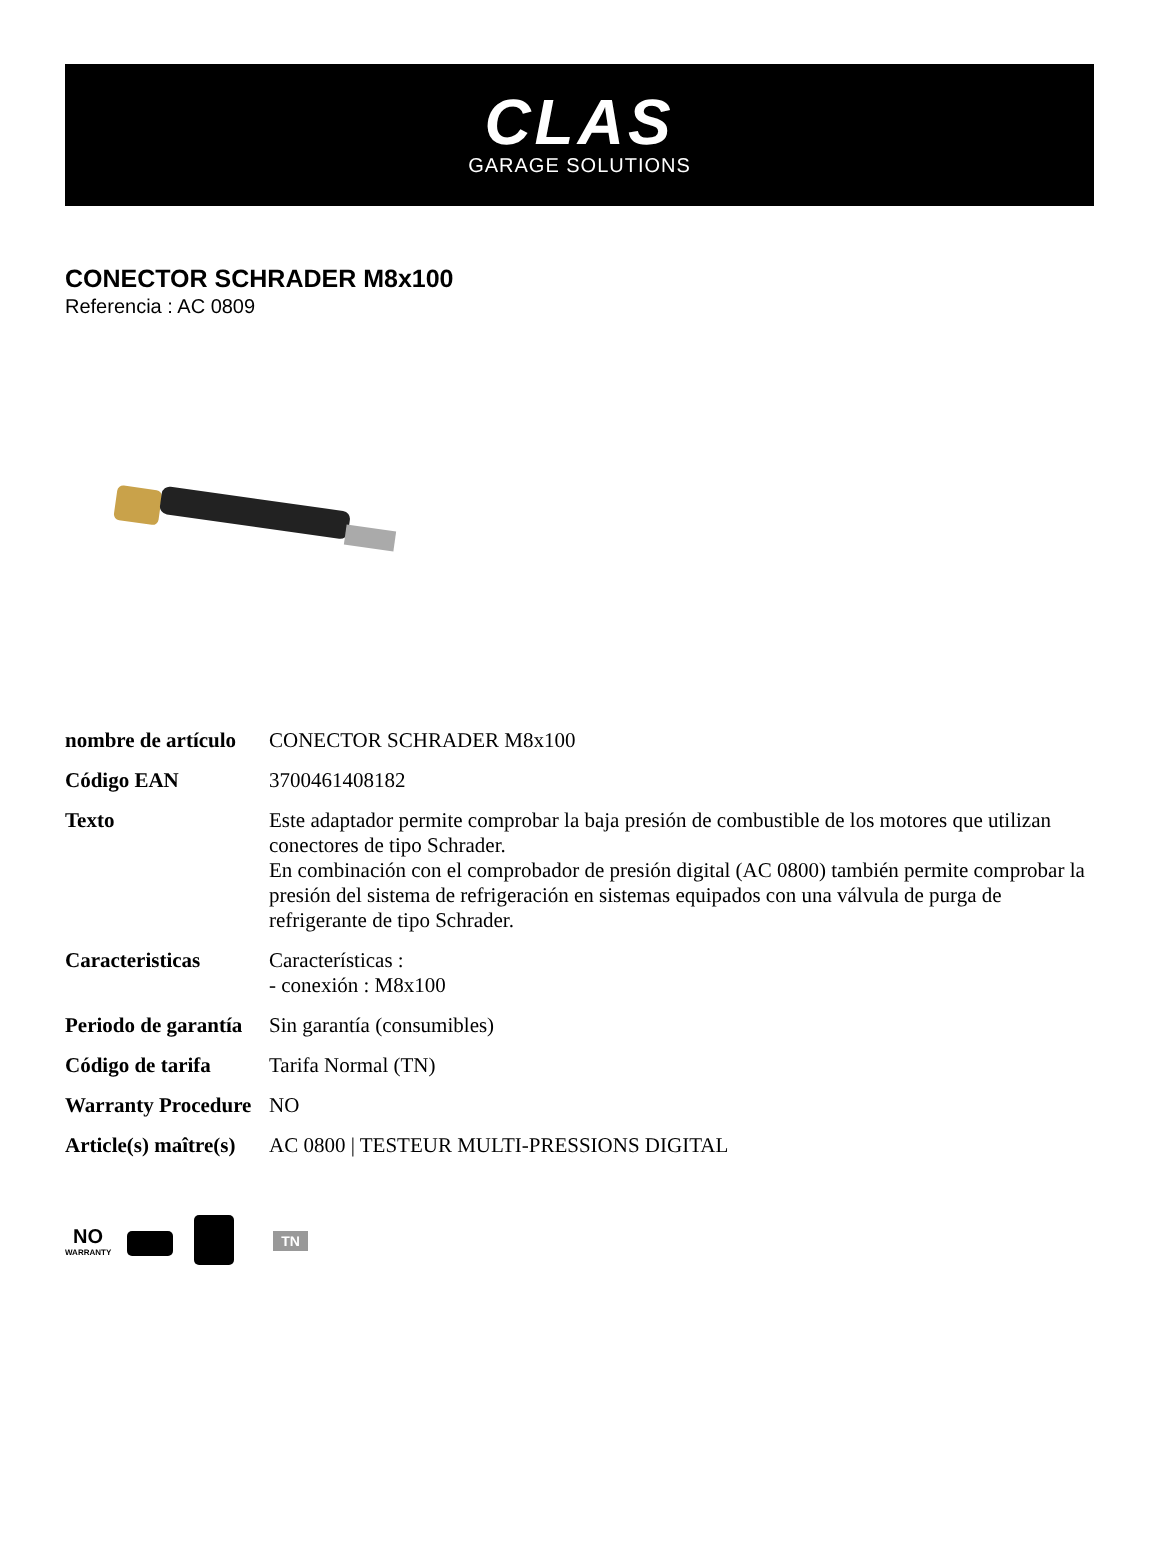CLAS
GARAGE SOLUTIONS
CONECTOR SCHRADER M8x100
Referencia : AC 0809
| nombre de artículo | CONECTOR SCHRADER M8x100 |
| Código EAN | 3700461408182 |
| Texto | Este adaptador permite comprobar la baja presión de combustible de los motores que utilizan conectores de tipo Schrader. En combinación con el comprobador de presión digital (AC 0800) también permite comprobar la presión del sistema de refrigeración en sistemas equipados con una válvula de purga de refrigerante de tipo Schrader. |
| Caracteristicas | Características : - conexión : M8x100 |
| Periodo de garantía | Sin garantía (consumibles) |
| Código de tarifa | Tarifa Normal (TN) |
| Warranty Procedure | NO |
| Article(s) maître(s) | AC 0800 / TESTEUR MULTI-PRESSIONS DIGITAL |
NO
WARRANTY
TN